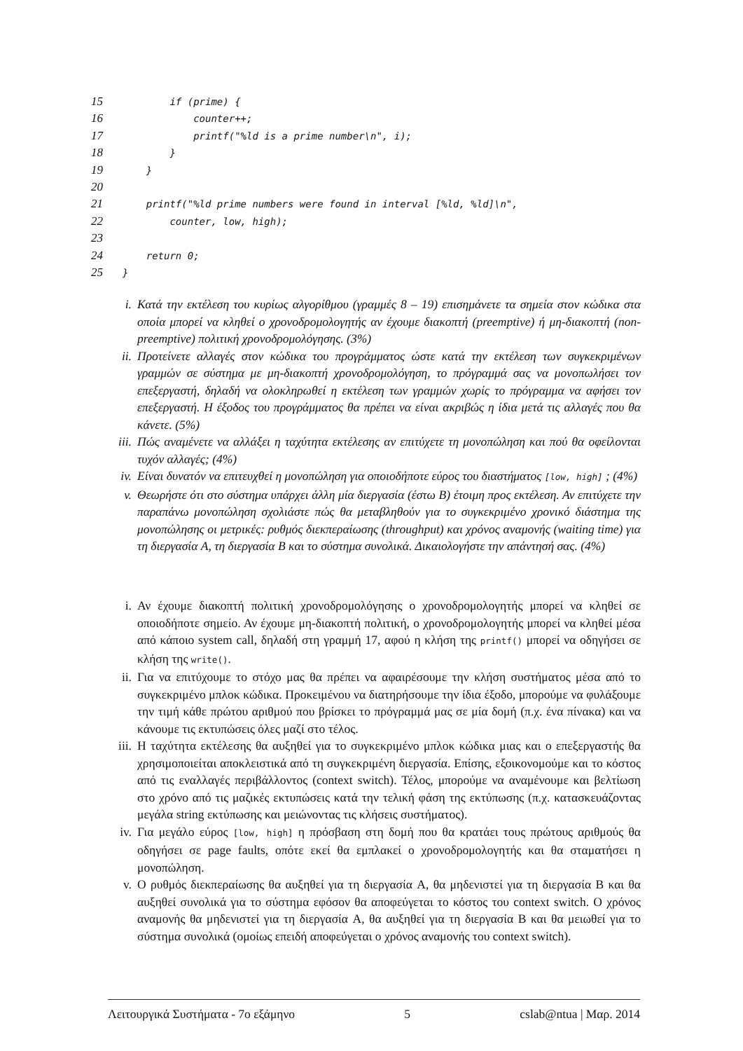15
        if (prime) {
16
            counter++;
17
            printf("%ld is a prime number\n", i);
18
        }
19
    }
20
 
21
    printf("%ld prime numbers were found in interval [%ld, %ld]\n",
22
        counter, low, high);
23
 
24
    return 0;
25
}
i. Κατά την εκτέλεση του κυρίως αλγορίθμου (γραμμές 8 – 19) επισημάνετε τα σημεία στον κώδικα στα οποία μπορεί να κληθεί ο χρονοδρομολογητής αν έχουμε διακοπτή (preemptive) ή μη-διακοπτή (non-preemptive) πολιτική χρονοδρομολόγησης. (3%)
ii. Προτείνετε αλλαγές στον κώδικα του προγράμματος ώστε κατά την εκτέλεση των συγκεκριμένων γραμμών σε σύστημα με μη-διακοπτή χρονοδρομολόγηση, το πρόγραμμά σας να μονοπωλήσει τον επεξεργαστή, δηλαδή να ολοκληρωθεί η εκτέλεση των γραμμών χωρίς το πρόγραμμα να αφήσει τον επεξεργαστή. Η έξοδος του προγράμματος θα πρέπει να είναι ακριβώς η ίδια μετά τις αλλαγές που θα κάνετε. (5%)
iii. Πώς αναμένετε να αλλάξει η ταχύτητα εκτέλεσης αν επιτύχετε τη μονοπώληση και πού θα οφείλονται τυχόν αλλαγές; (4%)
iv. Είναι δυνατόν να επιτευχθεί η μονοπώληση για οποιοδήποτε εύρος του διαστήματος [low, high] ; (4%)
v. Θεωρήστε ότι στο σύστημα υπάρχει άλλη μία διεργασία (έστω B) έτοιμη προς εκτέλεση. Αν επιτύχετε την παραπάνω μονοπώληση σχολιάστε πώς θα μεταβληθούν για το συγκεκριμένο χρονικό διάστημα της μονοπώλησης οι μετρικές: ρυθμός διεκπεραίωσης (throughput) και χρόνος αναμονής (waiting time) για τη διεργασία A, τη διεργασία B και το σύστημα συνολικά. Δικαιολογήστε την απάντησή σας. (4%)
i. Αν έχουμε διακοπτή πολιτική χρονοδρομολόγησης ο χρονοδρομολογητής μπορεί να κληθεί σε οποιοδήποτε σημείο. Αν έχουμε μη-διακοπτή πολιτική, ο χρονοδρομολογητής μπορεί να κληθεί μέσα από κάποιο system call, δηλαδή στη γραμμή 17, αφού η κλήση της printf() μπορεί να οδηγήσει σε κλήση της write().
ii. Για να επιτύχουμε το στόχο μας θα πρέπει να αφαιρέσουμε την κλήση συστήματος μέσα από το συγκεκριμένο μπλοκ κώδικα. Προκειμένου να διατηρήσουμε την ίδια έξοδο, μπορούμε να φυλάξουμε την τιμή κάθε πρώτου αριθμού που βρίσκει το πρόγραμμά μας σε μία δομή (π.χ. ένα πίνακα) και να κάνουμε τις εκτυπώσεις όλες μαζί στο τέλος.
iii. Η ταχύτητα εκτέλεσης θα αυξηθεί για το συγκεκριμένο μπλοκ κώδικα μιας και ο επεξεργαστής θα χρησιμοποιείται αποκλειστικά από τη συγκεκριμένη διεργασία. Επίσης, εξοικονομούμε και το κόστος από τις εναλλαγές περιβάλλοντος (context switch). Τέλος, μπορούμε να αναμένουμε και βελτίωση στο χρόνο από τις μαζικές εκτυπώσεις κατά την τελική φάση της εκτύπωσης (π.χ. κατασκευάζοντας μεγάλα string εκτύπωσης και μειώνοντας τις κλήσεις συστήματος).
iv. Για μεγάλο εύρος [low, high] η πρόσβαση στη δομή που θα κρατάει τους πρώτους αριθμούς θα οδηγήσει σε page faults, οπότε εκεί θα εμπλακεί ο χρονοδρομολογητής και θα σταματήσει η μονοπώληση.
v. Ο ρυθμός διεκπεραίωσης θα αυξηθεί για τη διεργασία A, θα μηδενιστεί για τη διεργασία B και θα αυξηθεί συνολικά για το σύστημα εφόσον θα αποφεύγεται το κόστος του context switch. Ο χρόνος αναμονής θα μηδενιστεί για τη διεργασία A, θα αυξηθεί για τη διεργασία B και θα μειωθεί για το σύστημα συνολικά (ομοίως επειδή αποφεύγεται ο χρόνος αναμονής του context switch).
Λειτουργικά Συστήματα - 7ο εξάμηνο 5 cslab@ntua | Μαρ. 2014